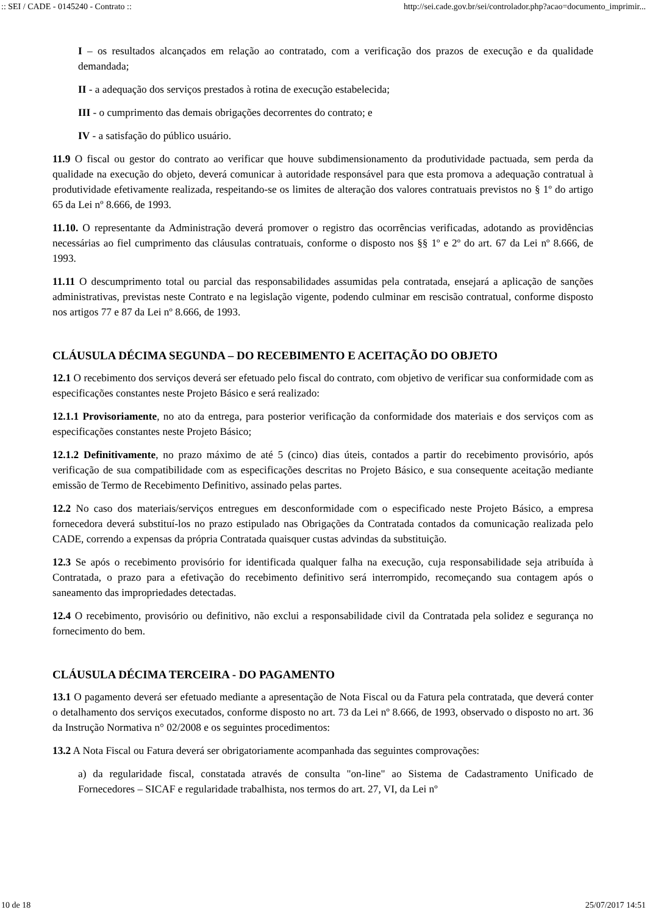:: SEI / CADE - 0145240 - Contrato :: http://sei.cade.gov.br/sei/controlador.php?acao=documento_imprimir...
I – os resultados alcançados em relação ao contratado, com a verificação dos prazos de execução e da qualidade demandada;
II - a adequação dos serviços prestados à rotina de execução estabelecida;
III - o cumprimento das demais obrigações decorrentes do contrato; e
IV - a satisfação do público usuário.
11.9 O fiscal ou gestor do contrato ao verificar que houve subdimensionamento da produtividade pactuada, sem perda da qualidade na execução do objeto, deverá comunicar à autoridade responsável para que esta promova a adequação contratual à produtividade efetivamente realizada, respeitando-se os limites de alteração dos valores contratuais previstos no § 1º do artigo 65 da Lei nº 8.666, de 1993.
11.10. O representante da Administração deverá promover o registro das ocorrências verificadas, adotando as providências necessárias ao fiel cumprimento das cláusulas contratuais, conforme o disposto nos §§ 1º e 2º do art. 67 da Lei nº 8.666, de 1993.
11.11 O descumprimento total ou parcial das responsabilidades assumidas pela contratada, ensejará a aplicação de sanções administrativas, previstas neste Contrato e na legislação vigente, podendo culminar em rescisão contratual, conforme disposto nos artigos 77 e 87 da Lei nº 8.666, de 1993.
CLÁUSULA DÉCIMA SEGUNDA – DO RECEBIMENTO E ACEITAÇÃO DO OBJETO
12.1 O recebimento dos serviços deverá ser efetuado pelo fiscal do contrato, com objetivo de verificar sua conformidade com as especificações constantes neste Projeto Básico e será realizado:
12.1.1 Provisoriamente, no ato da entrega, para posterior verificação da conformidade dos materiais e dos serviços com as especificações constantes neste Projeto Básico;
12.1.2 Definitivamente, no prazo máximo de até 5 (cinco) dias úteis, contados a partir do recebimento provisório, após verificação de sua compatibilidade com as especificações descritas no Projeto Básico, e sua consequente aceitação mediante emissão de Termo de Recebimento Definitivo, assinado pelas partes.
12.2 No caso dos materiais/serviços entregues em desconformidade com o especificado neste Projeto Básico, a empresa fornecedora deverá substituí-los no prazo estipulado nas Obrigações da Contratada contados da comunicação realizada pelo CADE, correndo a expensas da própria Contratada quaisquer custas advindas da substituição.
12.3 Se após o recebimento provisório for identificada qualquer falha na execução, cuja responsabilidade seja atribuída à Contratada, o prazo para a efetivação do recebimento definitivo será interrompido, recomeçando sua contagem após o saneamento das impropriedades detectadas.
12.4 O recebimento, provisório ou definitivo, não exclui a responsabilidade civil da Contratada pela solidez e segurança no fornecimento do bem.
CLÁUSULA DÉCIMA TERCEIRA - DO PAGAMENTO
13.1 O pagamento deverá ser efetuado mediante a apresentação de Nota Fiscal ou da Fatura pela contratada, que deverá conter o detalhamento dos serviços executados, conforme disposto no art. 73 da Lei nº 8.666, de 1993, observado o disposto no art. 36 da Instrução Normativa n° 02/2008 e os seguintes procedimentos:
13.2 A Nota Fiscal ou Fatura deverá ser obrigatoriamente acompanhada das seguintes comprovações:
a) da regularidade fiscal, constatada através de consulta "on-line" ao Sistema de Cadastramento Unificado de Fornecedores – SICAF e regularidade trabalhista, nos termos do art. 27, VI, da Lei nº
10 de 18 25/07/2017 14:51